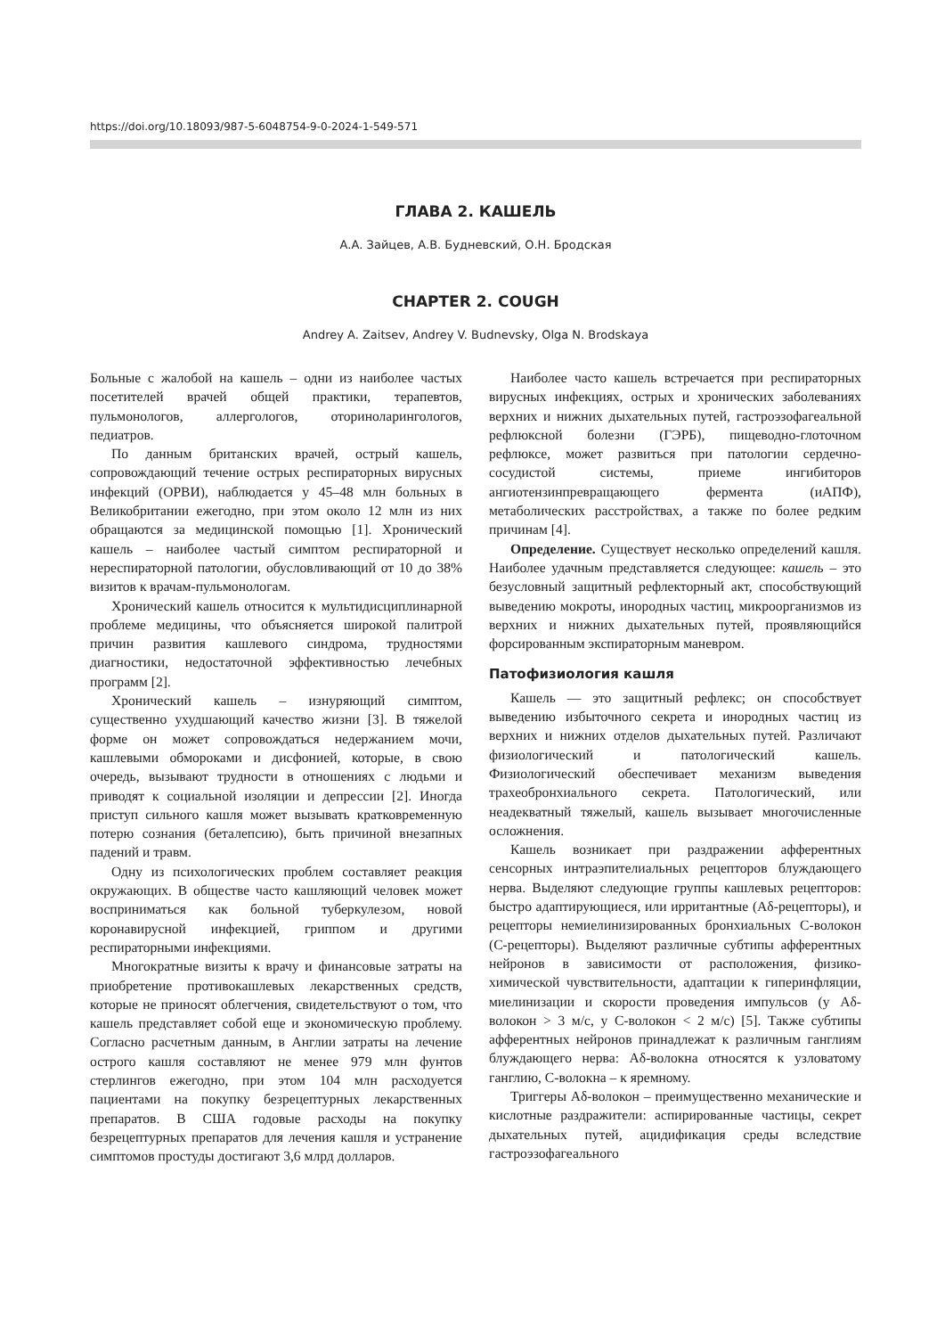https://doi.org/10.18093/987-5-6048754-9-0-2024-1-549-571
ГЛАВА 2. КАШЕЛЬ
А.А. Зайцев, А.В. Будневский, О.Н. Бродская
CHAPTER 2. COUGH
Andrey A. Zaitsev, Andrey V. Budnevsky, Olga N. Brodskaya
Больные с жалобой на кашель – одни из наиболее частых посетителей врачей общей практики, терапевтов, пульмонологов, аллергологов, оториноларингологов, педиатров.
По данным британских врачей, острый кашель, сопровождающий течение острых респираторных вирусных инфекций (ОРВИ), наблюдается у 45–48 млн больных в Великобритании ежегодно, при этом около 12 млн из них обращаются за медицинской помощью [1]. Хронический кашель – наиболее частый симптом респираторной и нереспираторной патологии, обусловливающий от 10 до 38% визитов к врачам-пульмонологам.
Хронический кашель относится к мультидисциплинарной проблеме медицины, что объясняется широкой палитрой причин развития кашлевого синдрома, трудностями диагностики, недостаточной эффективностью лечебных программ [2].
Хронический кашель – изнуряющий симптом, существенно ухудшающий качество жизни [3]. В тяжелой форме он может сопровождаться недержанием мочи, кашлевыми обмороками и дисфонией, которые, в свою очередь, вызывают трудности в отношениях с людьми и приводят к социальной изоляции и депрессии [2]. Иногда приступ сильного кашля может вызывать кратковременную потерю сознания (беталепсию), быть причиной внезапных падений и травм.
Одну из психологических проблем составляет реакция окружающих. В обществе часто кашляющий человек может восприниматься как больной туберкулезом, новой коронавирусной инфекцией, гриппом и другими респираторными инфекциями.
Многократные визиты к врачу и финансовые затраты на приобретение противокашлевых лекарственных средств, которые не приносят облегчения, свидетельствуют о том, что кашель представляет собой еще и экономическую проблему. Согласно расчетным данным, в Англии затраты на лечение острого кашля составляют не менее 979 млн фунтов стерлингов ежегодно, при этом 104 млн расходуется пациентами на покупку безрецептурных лекарственных препаратов. В США годовые расходы на покупку безрецептурных препаратов для лечения кашля и устранение симптомов простуды достигают 3,6 млрд долларов.
Наиболее часто кашель встречается при респираторных вирусных инфекциях, острых и хронических заболеваниях верхних и нижних дыхательных путей, гастроэзофагеальной рефлюксной болезни (ГЭРБ), пищеводно-глоточном рефлюксе, может развиться при патологии сердечно-сосудистой системы, приеме ингибиторов ангиотензинпревращающего фермента (иАПФ), метаболических расстройствах, а также по более редким причинам [4].
Определение. Существует несколько определений кашля. Наиболее удачным представляется следующее: кашель – это безусловный защитный рефлекторный акт, способствующий выведению мокроты, инородных частиц, микроорганизмов из верхних и нижних дыхательных путей, проявляющийся форсированным экспираторным маневром.
Патофизиология кашля
Кашель — это защитный рефлекс; он способствует выведению избыточного секрета и инородных частиц из верхних и нижних отделов дыхательных путей. Различают физиологический и патологический кашель. Физиологический обеспечивает механизм выведения трахеобронхиального секрета. Патологический, или неадекватный тяжелый, кашель вызывает многочисленные осложнения.
Кашель возникает при раздражении афферентных сенсорных интраэпителиальных рецепторов блуждающего нерва. Выделяют следующие группы кашлевых рецепторов: быстро адаптирующиеся, или ирритантные (Aδ-рецепторы), и рецепторы немиелинизированных бронхиальных С-волокон (С-рецепторы). Выделяют различные субтипы афферентных нейронов в зависимости от расположения, физико-химической чувствительности, адаптации к гиперинфляции, миелинизации и скорости проведения импульсов (у Aδ-волокон > 3 м/с, у С-волокон < 2 м/с) [5]. Также субтипы афферентных нейронов принадлежат к различным ганглиям блуждающего нерва: Aδ-волокна относятся к узловатому ганглию, С-волокна – к яремному.
Триггеры Aδ-волокон – преимущественно механические и кислотные раздражители: аспирированные частицы, секрет дыхательных путей, ацидификация среды вследствие гастроэзофагеального